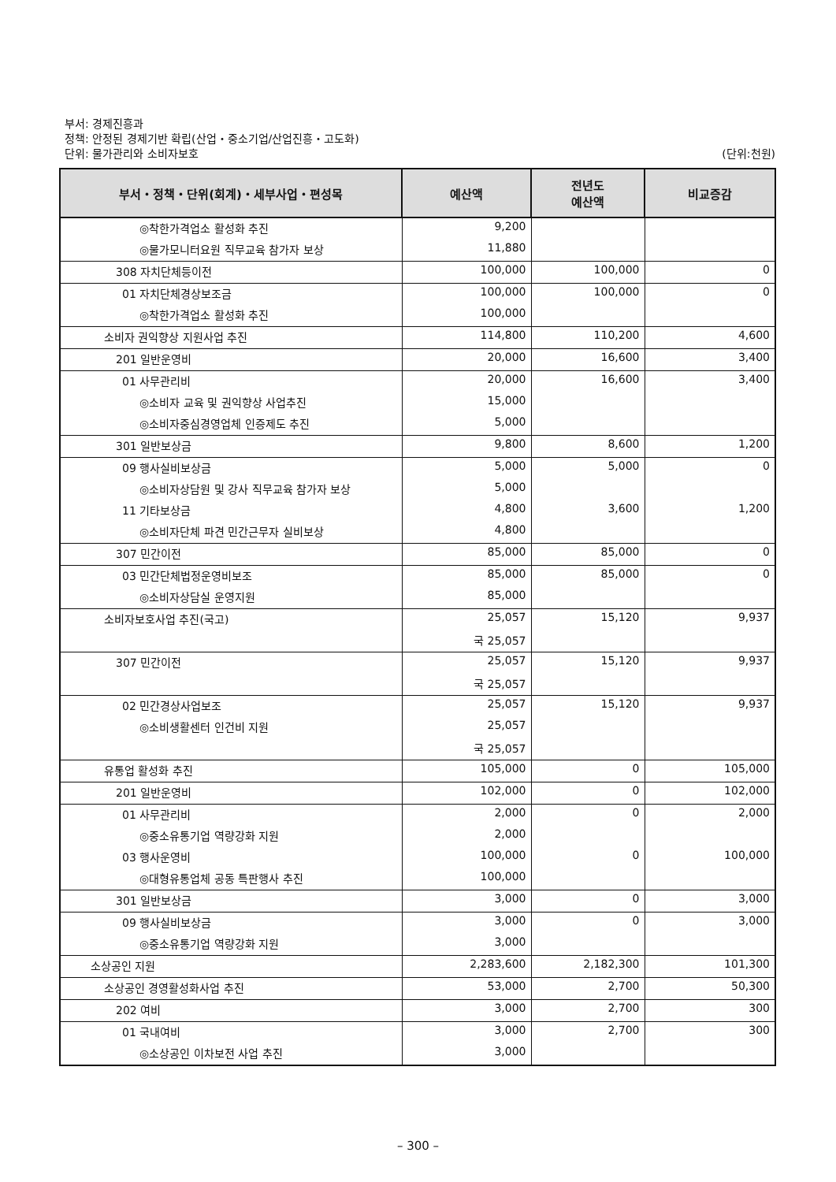부서: 경제진흥과
정책: 안정된 경제기반 확립(산업・중소기업/산업진흥・고도화)
단위: 물가관리와 소비자보호 (단위:천원)
| 부서・정책・단위(회계)・세부사업・편성목 | 예산액 | 전년도 예산액 | 비교증감 |
| --- | --- | --- | --- |
| ◎착한가격업소 활성화 추진 | 9,200 | | |
| ◎물가모니터요원 직무교육 참가자 보상 | 11,880 | | |
| 308 자치단체등이전 | 100,000 | 100,000 | 0 |
| 01 자치단체경상보조금 | 100,000 | 100,000 | 0 |
| ◎착한가격업소 활성화 추진 | 100,000 | | |
| 소비자 권익향상 지원사업 추진 | 114,800 | 110,200 | 4,600 |
| 201 일반운영비 | 20,000 | 16,600 | 3,400 |
| 01 사무관리비 | 20,000 | 16,600 | 3,400 |
| ◎소비자 교육 및 권익향상 사업추진 | 15,000 | | |
| ◎소비자중심경영업체 인증제도 추진 | 5,000 | | |
| 301 일반보상금 | 9,800 | 8,600 | 1,200 |
| 09 행사실비보상금 | 5,000 | 5,000 | 0 |
| ◎소비자상담원 및 강사 직무교육 참가자 보상 | 5,000 | | |
| 11 기타보상금 | 4,800 | 3,600 | 1,200 |
| ◎소비자단체 파견 민간근무자 실비보상 | 4,800 | | |
| 307 민간이전 | 85,000 | 85,000 | 0 |
| 03 민간단체법정운영비보조 | 85,000 | 85,000 | 0 |
| ◎소비자상담실 운영지원 | 85,000 | | |
| 소비자보호사업 추진(국고) | 25,057 | 15,120 | 9,937 |
| | 국 25,057 | | |
| 307 민간이전 | 25,057 | 15,120 | 9,937 |
| | 국 25,057 | | |
| 02 민간경상사업보조 | 25,057 | 15,120 | 9,937 |
| ◎소비생활센터 인건비 지원 | 25,057 | | |
| | 국 25,057 | | |
| 유통업 활성화 추진 | 105,000 | 0 | 105,000 |
| 201 일반운영비 | 102,000 | 0 | 102,000 |
| 01 사무관리비 | 2,000 | 0 | 2,000 |
| ◎중소유통기업 역량강화 지원 | 2,000 | | |
| 03 행사운영비 | 100,000 | 0 | 100,000 |
| ◎대형유통업체 공동 특판행사 추진 | 100,000 | | |
| 301 일반보상금 | 3,000 | 0 | 3,000 |
| 09 행사실비보상금 | 3,000 | 0 | 3,000 |
| ◎중소유통기업 역량강화 지원 | 3,000 | | |
| 소상공인 지원 | 2,283,600 | 2,182,300 | 101,300 |
| 소상공인 경영활성화사업 추진 | 53,000 | 2,700 | 50,300 |
| 202 여비 | 3,000 | 2,700 | 300 |
| 01 국내여비 | 3,000 | 2,700 | 300 |
| ◎소상공인 이차보전 사업 추진 | 3,000 | | |
– 300 –